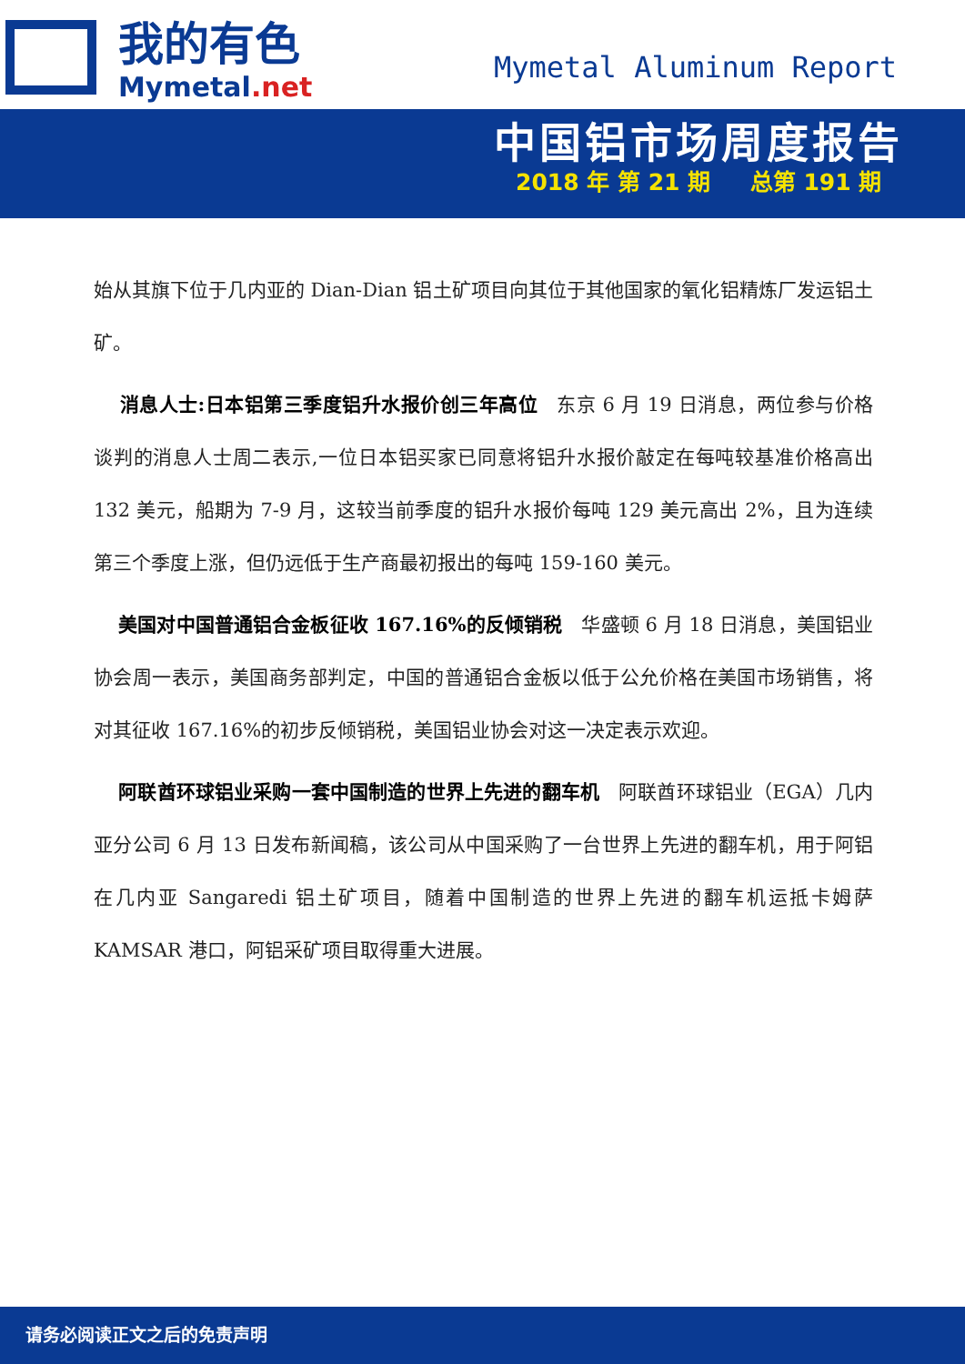我的有色
Mymetal.net
Mymetal Aluminum Report
中国铝市场周度报告
2018 年 第 21 期 总第 191 期
始从其旗下位于几内亚的 Dian-Dian 铝土矿项目向其位于其他国家的氧化铝精炼厂发运铝土矿。
消息人士:日本铝第三季度铝升水报价创三年高位　东京 6 月 19 日消息，两位参与价格谈判的消息人士周二表示,一位日本铝买家已同意将铝升水报价敲定在每吨较基准价格高出 132 美元，船期为 7-9 月，这较当前季度的铝升水报价每吨 129 美元高出 2%，且为连续第三个季度上涨，但仍远低于生产商最初报出的每吨 159-160 美元。
美国对中国普通铝合金板征收 167.16%的反倾销税　华盛顿 6 月 18 日消息，美国铝业协会周一表示，美国商务部判定，中国的普通铝合金板以低于公允价格在美国市场销售，将对其征收 167.16%的初步反倾销税，美国铝业协会对这一决定表示欢迎。
阿联酋环球铝业采购一套中国制造的世界上先进的翻车机　阿联酋环球铝业（EGA）几内亚分公司 6 月 13 日发布新闻稿，该公司从中国采购了一台世界上先进的翻车机，用于阿铝在几内亚 Sangaredi 铝土矿项目，随着中国制造的世界上先进的翻车机运抵卡姆萨 KAMSAR 港口，阿铝采矿项目取得重大进展。
请务必阅读正文之后的免责声明